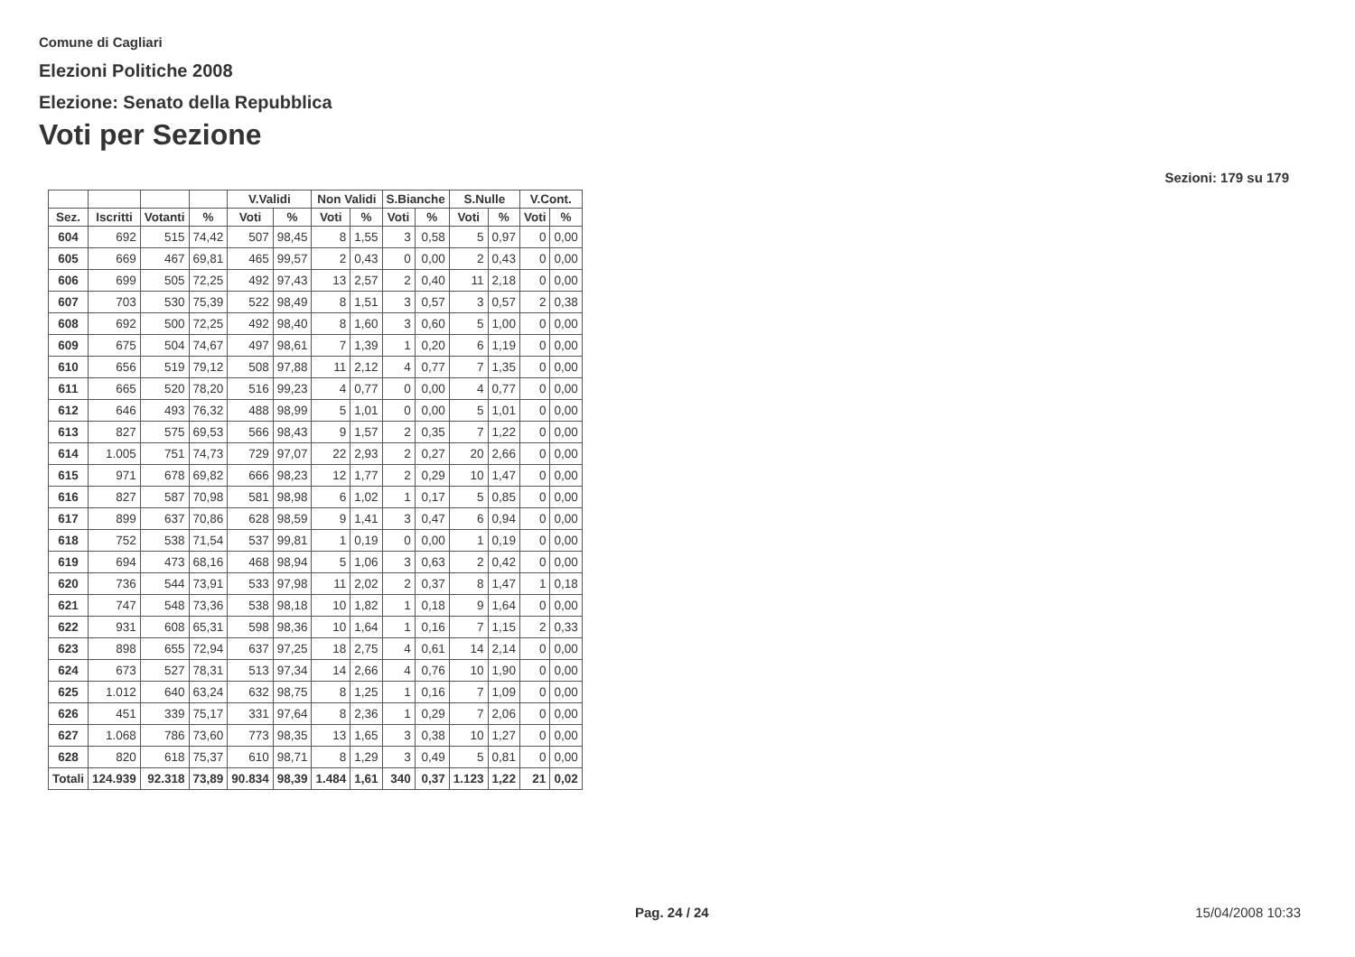Comune di Cagliari
Elezioni Politiche 2008
Elezione: Senato della Repubblica
Voti per Sezione
Sezioni: 179 su 179
| | | | | V.Validi | | Non Validi | | S.Bianche | | S.Nulle | | V.Cont. | |
| --- | --- | --- | --- | --- | --- | --- | --- | --- | --- | --- | --- | --- | --- |
| Sez. | Iscritti | Votanti | % | Voti | % | Voti | % | Voti | % | Voti | % | Voti | % |
| 604 | 692 | 515 | 74,42 | 507 | 98,45 | 8 | 1,55 | 3 | 0,58 | 5 | 0,97 | 0 | 0,00 |
| 605 | 669 | 467 | 69,81 | 465 | 99,57 | 2 | 0,43 | 0 | 0,00 | 2 | 0,43 | 0 | 0,00 |
| 606 | 699 | 505 | 72,25 | 492 | 97,43 | 13 | 2,57 | 2 | 0,40 | 11 | 2,18 | 0 | 0,00 |
| 607 | 703 | 530 | 75,39 | 522 | 98,49 | 8 | 1,51 | 3 | 0,57 | 3 | 0,57 | 2 | 0,38 |
| 608 | 692 | 500 | 72,25 | 492 | 98,40 | 8 | 1,60 | 3 | 0,60 | 5 | 1,00 | 0 | 0,00 |
| 609 | 675 | 504 | 74,67 | 497 | 98,61 | 7 | 1,39 | 1 | 0,20 | 6 | 1,19 | 0 | 0,00 |
| 610 | 656 | 519 | 79,12 | 508 | 97,88 | 11 | 2,12 | 4 | 0,77 | 7 | 1,35 | 0 | 0,00 |
| 611 | 665 | 520 | 78,20 | 516 | 99,23 | 4 | 0,77 | 0 | 0,00 | 4 | 0,77 | 0 | 0,00 |
| 612 | 646 | 493 | 76,32 | 488 | 98,99 | 5 | 1,01 | 0 | 0,00 | 5 | 1,01 | 0 | 0,00 |
| 613 | 827 | 575 | 69,53 | 566 | 98,43 | 9 | 1,57 | 2 | 0,35 | 7 | 1,22 | 0 | 0,00 |
| 614 | 1.005 | 751 | 74,73 | 729 | 97,07 | 22 | 2,93 | 2 | 0,27 | 20 | 2,66 | 0 | 0,00 |
| 615 | 971 | 678 | 69,82 | 666 | 98,23 | 12 | 1,77 | 2 | 0,29 | 10 | 1,47 | 0 | 0,00 |
| 616 | 827 | 587 | 70,98 | 581 | 98,98 | 6 | 1,02 | 1 | 0,17 | 5 | 0,85 | 0 | 0,00 |
| 617 | 899 | 637 | 70,86 | 628 | 98,59 | 9 | 1,41 | 3 | 0,47 | 6 | 0,94 | 0 | 0,00 |
| 618 | 752 | 538 | 71,54 | 537 | 99,81 | 1 | 0,19 | 0 | 0,00 | 1 | 0,19 | 0 | 0,00 |
| 619 | 694 | 473 | 68,16 | 468 | 98,94 | 5 | 1,06 | 3 | 0,63 | 2 | 0,42 | 0 | 0,00 |
| 620 | 736 | 544 | 73,91 | 533 | 97,98 | 11 | 2,02 | 2 | 0,37 | 8 | 1,47 | 1 | 0,18 |
| 621 | 747 | 548 | 73,36 | 538 | 98,18 | 10 | 1,82 | 1 | 0,18 | 9 | 1,64 | 0 | 0,00 |
| 622 | 931 | 608 | 65,31 | 598 | 98,36 | 10 | 1,64 | 1 | 0,16 | 7 | 1,15 | 2 | 0,33 |
| 623 | 898 | 655 | 72,94 | 637 | 97,25 | 18 | 2,75 | 4 | 0,61 | 14 | 2,14 | 0 | 0,00 |
| 624 | 673 | 527 | 78,31 | 513 | 97,34 | 14 | 2,66 | 4 | 0,76 | 10 | 1,90 | 0 | 0,00 |
| 625 | 1.012 | 640 | 63,24 | 632 | 98,75 | 8 | 1,25 | 1 | 0,16 | 7 | 1,09 | 0 | 0,00 |
| 626 | 451 | 339 | 75,17 | 331 | 97,64 | 8 | 2,36 | 1 | 0,29 | 7 | 2,06 | 0 | 0,00 |
| 627 | 1.068 | 786 | 73,60 | 773 | 98,35 | 13 | 1,65 | 3 | 0,38 | 10 | 1,27 | 0 | 0,00 |
| 628 | 820 | 618 | 75,37 | 610 | 98,71 | 8 | 1,29 | 3 | 0,49 | 5 | 0,81 | 0 | 0,00 |
| Totali | 124.939 | 92.318 | 73,89 | 90.834 | 98,39 | 1.484 | 1,61 | 340 | 0,37 | 1.123 | 1,22 | 21 | 0,02 |
Pag. 24 / 24 15/04/2008 10:33